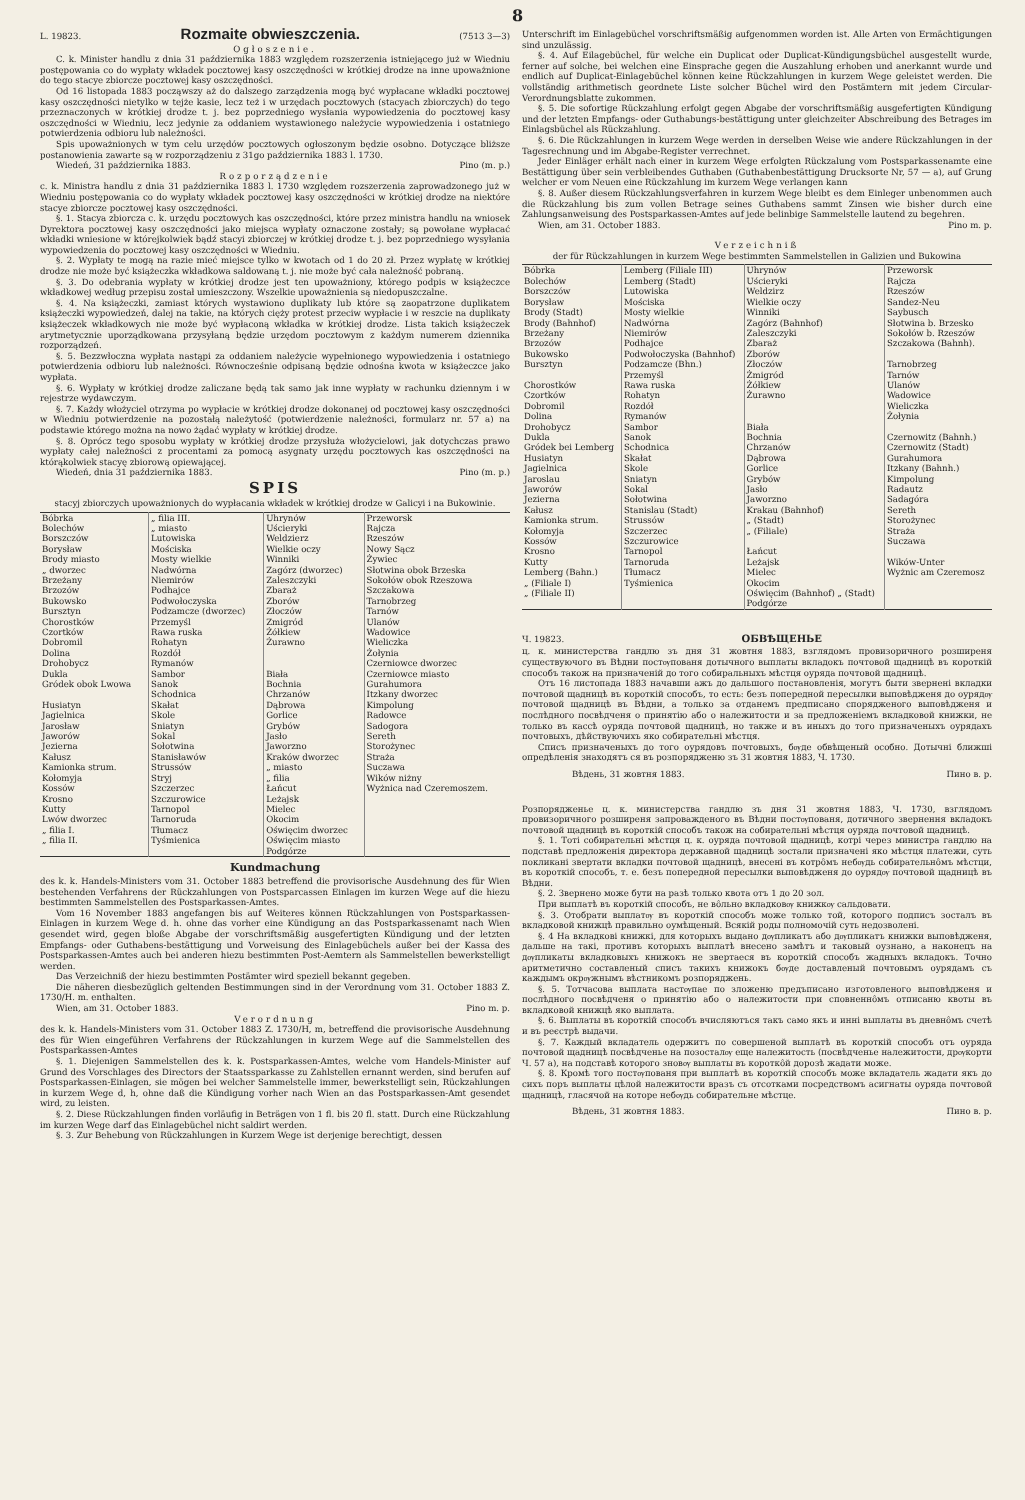8
L. 19823.
Rozmaite obwieszczenia.
(7513 3—3)
Ogłoszenie.
C. k. Minister handlu z dnia 31 października 1883 względem rozszerzenia istniejącego już w Wiedniu postępowania co do wypłaty wkładek pocztowej kasy oszczędności w krótkiej drodze na inne upoważnione do tego stacye zbiorcze pocztowej kasy oszczędności.
Od 16 listopada 1883 począwszy aż do dalszego zarządzenia mogą być wypłacane wkładki pocztowej kasy oszczędności nietylko w tejże kasie, lecz też i w urzędach pocztowych (stacyach zbiorczych) do tego przeznaczonych w krótkiej drodze t. j. bez poprzedniego wysłania wypowiedzenia do pocztowej kasy oszczędności w Wiedniu, lecz jedynie za oddaniem wystawionego należycie wypowiedzenia i ostatniego potwierdzenia odbioru lub należności.
Spis upoważnionych w tym celu urzędów pocztowych ogłoszonym będzie osobno. Dotyczące bliższe postanowienia zawarte są w rozporządzeniu z 31go października 1883 l. 1730.
Wiedeń, 31 października 1883. Pino (m. p.)
Rozporządzenie
c. k. Ministra handlu z dnia 31 października 1883 l. 1730 względem rozszerzenia zaprowadzonego już w Wiedniu postępowania co do wypłaty wkładek pocztowej kasy oszczędności w krótkiej drodze na niektóre stacye zbiorcze pocztowej kasy oszczędności.
§. 1. Stacya zbiorcza c. k. urzędu pocztowych kas oszczędności, które przez ministra handlu na wniosek Dyrektora pocztowej kasy oszczędności jako miejsca wypłaty oznaczone zostały; są powołane wypłacać wkładki wniesione w którejkolwiek bądź stacyi zbiorczej w krótkiej drodze t. j. bez poprzedniego wysyłania wypowiedzenia do pocztowej kasy oszczędności w Wiedniu.
§. 2. Wypłaty te mogą na razie mieć miejsce tylko w kwotach od 1 do 20 zł. Przez wypłatę w krótkiej drodze nie może być książeczka wkładkowa saldowaną t. j. nie może być cała należność pobraną.
§. 3. Do odebrania wypłaty w krótkiej drodze jest ten upoważniony, którego podpis w książeczce wkładkowej według przepisu został umieszczony. Wszelkie upoważnienia są niedopuszczalne.
§. 4. Na książeczki, zamiast których wystawiono duplikaty lub które są zaopatrzone duplikatem książeczki wypowiedzeń, dalej na takie, na których cięży protest przeciw wypłacie i w reszcie na duplikaty książeczek wkładkowych nie może być wypłaconą wkładka w krótkiej drodze. Lista takich książeczek arytmetycznie uporządkowana przysyłaną będzie urzędom pocztowym z każdym numerem dziennika rozporządzeń.
§. 5. Bezzwłoczna wypłata nastąpi za oddaniem należycie wypełnionego wypowiedzenia i ostatniego potwierdzenia odbioru lub należności. Równocześnie odpisaną będzie odnośna kwota w książeczce jako wypłata.
§. 6. Wypłaty w krótkiej drodze zaliczane będą tak samo jak inne wypłaty w rachunku dziennym i w rejestrze wydawczym.
§. 7. Każdy włożyciel otrzyma po wypłacie w krótkiej drodze dokonanej od pocztowej kasy oszczędności w Wiedniu potwierdzenie na pozostałą należytość (potwierdzenie należności, formularz nr. 57 a) na podstawie którego można na nowo żądać wypłaty w krótkiej drodze.
§. 8. Oprócz tego sposobu wypłaty w krótkiej drodze przysłuża włożycielowi, jak dotychczas prawo wypłaty całej należności z procentami za pomocą asygnaty urzędu pocztowych kas oszczędności na którąkolwiek stacyę zbiorową opiewającej.
Wiedeń, dnia 31 października 1883. Pino (m. p.)
SPIS
stacyj zbiorczych upoważnionych do wypłacania wkładek w krótkiej drodze w Galicyi i na Bukowinie.
| Bóbrka Bolechów Borszczów Borysław Brody miasto „ dworzec Brzeżany Brzozów Bukowsko Bursztyn Chorostków Czortków Dobromil Dolina Drohobycz Dukla Gródek obok Lwowa Husiatyn Jagielnica Jarosław Jaworów Jezierna Kałusz Kamionka strum. Kołomyja Kossów Krosno Kutty Lwów dworzec „ filia I. „ filia II. | „ filia III. „ miasto Lutowiska Mościska Mosty wielkie Nadwórna Niemirów Podhajce Podwołoczyska Podzamcze (dworzec) Przemyśl Rawa ruska Rohatyn Rozdół Rymanów Sambor Sanok Schodnica Skałat Skole Sniatyn Sokal Sołotwina Stanisławów Strussów Stryj Szczerzec Szczurowice Tarnopol Tarnoruda Tłumacz Tyśmienica | Uhrynów Uścieryki Weldzierz Wielkie oczy Winniki Zagórz (dworzec) Zaleszczyki Zbaraż Zborów Złoczów Zmigród Żółkiew Żurawno Biała Bochnia Chrzanów Dąbrowa Gorlice Grybów Jasło Jaworzno Kraków dworzec „ miasto „ filia Łańcut Leżajsk Mielec Okocim Oświęcim dworzec Oświęcim miasto Podgórze | Przeworsk Rajcza Rzeszów Nowy Sącz Żywiec Słotwina obok Brzeska Sokołów obok Rzeszowa Szczakowa Tarnobrzeg Tarnów Ulanów Wadowice Wieliczka Żołynia Czerniowce dworzec Czerniowce miasto Gurahumora Itzkany dworzec Kimpolung Radowce Sadogora Sereth Storożynec Straża Suczawa Wików niżny Wyżnica nad Czeremoszem. |
Kundmachung
des k. k. Handels-Ministers vom 31. October 1883 betreffend die provisorische Ausdehnung des für Wien bestehenden Verfahrens der Rückzahlungen von Postsparcassen Einlagen im kurzen Wege auf die hiezu bestimmten Sammelstellen des Postsparkassen-Amtes.
Vom 16 November 1883 angefangen bis auf Weiteres können Rückzahlungen von Postsparkassen-Einlagen in kurzem Wege d. h. ohne das vorher eine Kündigung an das Postsparkassenamt nach Wien gesendet wird, gegen bloße Abgabe der vorschriftsmäßig ausgefertigten Kündigung und der letzten Empfangs- oder Guthabens-bestättigung und Vorweisung des Einlagebüchels außer bei der Kassa des Postsparkassen-Amtes auch bei anderen hiezu bestimmten Post-Aemtern als Sammelstellen bewerkstelligt werden.
Das Verzeichniß der hiezu bestimmten Postämter wird speziell bekannt gegeben.
Die näheren diesbezüglich geltenden Bestimmungen sind in der Verordnung vom 31. October 1883 Z. 1730/H. m. enthalten.
Wien, am 31. October 1883. Pino m. p.
Verordnung
des k. k. Handels-Ministers vom 31. October 1883 Z. 1730/H, m, betreffend die provisorische Ausdehnung des für Wien eingeführen Verfahrens der Rückzahlungen in kurzem Wege auf die Sammelstellen des Postsparkassen-Amtes
§. 1. Diejenigen Sammelstellen des k. k. Postsparkassen-Amtes, welche vom Handels-Minister auf Grund des Vorschlages des Directors der Staatssparkasse zu Zahlstellen ernannt werden, sind berufen auf Postsparkassen-Einlagen, sie mögen bei welcher Sammelstelle immer, bewerkstelligt sein, Rückzahlungen in kurzem Wege d, h, ohne daß die Kündigung vorher nach Wien an das Postsparkassen-Amt gesendet wird, zu leisten.
§. 2. Diese Rückzahlungen finden vorläufig in Beträgen von 1 fl. bis 20 fl. statt. Durch eine Rückzahlung im kurzen Wege darf das Einlagebüchel nicht saldirt werden.
§. 3. Zur Behebung von Rückzahlungen in Kurzem Wege ist derjenige berechtigt, dessen
Unterschrift im Einlagebüchel vorschriftsmäßig aufgenommen worden ist. Alle Arten von Ermächtigungen sind unzulässig.
§. 4. Auf Eilagebüchel, für welche ein Duplicat oder Duplicat-Kündigungsbüchel ausgestellt wurde, ferner auf solche, bei welchen eine Einsprache gegen die Auszahlung erhoben und anerkannt wurde und endlich auf Duplicat-Einlagebüchel können keine Rückzahlungen in kurzem Wege geleistet werden. Die vollständig arithmetisch geordnete Liste solcher Büchel wird den Postämtern mit jedem Circular-Verordnungsblatte zukommen.
§. 5. Die sofortige Rückzahlung erfolgt gegen Abgabe der vorschriftsmäßig ausgefertigten Kündigung und der letzten Empfangs- oder Guthabungs-bestättigung unter gleichzeiter Abschreibung des Betrages im Einlagsbüchel als Rückzahlung.
§. 6. Die Rückzahlungen in kurzem Wege werden in derselben Weise wie andere Rückzahlungen in der Tagesrechnung und im Abgabe-Register verrechnet.
Jeder Einläger erhält nach einer in kurzem Wege erfolgten Rückzalung vom Postsparkassenamte eine Bestättigung über sein verbleibendes Guthaben (Guthabenbestättigung Drucksorte Nr, 57 — a), auf Grung welcher er vom Neuen eine Rückzahlung im kurzem Wege verlangen kann
§. 8. Außer diesem Rückzahlungsverfahren in kurzem Wege bleibt es dem Einleger unbenommen auch die Rückzahlung bis zum vollen Betrage seines Guthabens sammt Zinsen wie bisher durch eine Zahlungsanweisung des Postsparkassen-Amtes auf jede belinbige Sammelstelle lautend zu begehren.
Wien, am 31. October 1883. Pino m. p.
Verzeichniß
der für Rückzahlungen in kurzem Wege bestimmten Sammelstellen in Galizien und Bukowina
| Bóbrka Bolechów Borszczów Borysław Brody (Stadt) Brody (Bahnhof) Brzeżany Brzozów Bukowsko Bursztyn Chorostków Czortków Dobromil Dolina Drohobycz Dukla Gródek bei Lemberg Husiatyn Jagielnica Jaroslau Jaworów Jezierna Kałusz Kamionka strum. Kołomyja Kossów Krosno Kutty Lemberg (Bahn.) „ (Filiale I) „ (Filiale II) | Lemberg (Filiale III) Lemberg (Stadt) Lutowiska Mościska Mosty wielkie Nadwórna Niemirów Podhajce Podwołoczyska (Bahnhof) Podzamcze (Bhn.) Przemyśl Rawa ruska Rohatyn Rozdół Rymanów Sambor Sanok Schodnica Skałat Skole Sniatyn Sokal Sołotwina Stanislau (Stadt) Strussów Szczerzec Szczurowice Tarnopol Tarnoruda Tłumacz Tyśmienica | Uhrynów Uścieryki Weldzirz Wielkie oczy Winniki Zagórz (Bahnhof) Zaleszczyki Zbaraż Zborów Złoczów Żmigród Żółkiew Żurawno Biała Bochnia Chrzanów Dąbrowa Gorlice Grybów Jasło Jaworzno Krakau (Bahnhof) „ (Stadt) „ (Filiale) Łańcut Leżajsk Mielec Okocim Oświęcim (Bahnhof) „ (Stadt) Podgórze | Przeworsk Rajcza Rzeszów Sandez-Neu Saybusch Słotwina b. Brzesko Sokołów b. Rzeszów Szczakowa (Bahnh). Tarnobrzeg Tarnów Ulanów Wadowice Wieliczka Żołynia Czernowitz (Bahnh.) Czernowitz (Stadt) Gurahumora Itzkany (Bahnh.) Kimpolung Radautz Sadagóra Sereth Storożynec Straża Suczawa Wików-Unter Wyżnic am Czeremosz |
Ч. 19823. ОБВѢЩЕНЬЕ
ц. к. министерства гандлю зъ дня 31 жовтня 1883, взглядомъ провизоричного розширеня существуючого въ Вѣдни постѹпованя дотычного выплаты вкладокъ почтовой щадницѣ въ короткій способъ також на призначеній до того собиральныхъ мѣстця оуряда почтовой щадницѣ.
Отъ 16 листопада 1883 начавши ажъ до дальшого постановленія, могутъ быти звернені вкладки почтовой щадницѣ въ короткій способъ, то есть: безъ попередной пересылки выповѣдженя до оурядѹ почтовой щадницѣ въ Вѣдни, а только за отданемъ предписано спорядженого выповѣдженя и послѣдного посвѣдченя о принятію або о належитости и за предложеніемъ вкладковой книжки, не только въ кассѣ оуряда почтовой щадницѣ, но также и въ иныхъ до того призначеныхъ оурядахъ почтовыхъ, дѣйствуючихъ яко собирательні мѣстця.
Списъ призначеныхъ до того оурядовъ почтовыхъ, бѹде обвѣщеный особно. Дотычні ближші опредѣленія знаходятъ ся въ розпорядженю зъ 31 жовтня 1883, Ч. 1730.
Вѣдень, 31 жовтня 1883. Пино в. р.
Розпорядженье ц. к. министерства гандлю зъ дня 31 жовтня 1883, Ч. 1730, взглядомъ провизоричного розширеня запроважденого въ Вѣдни постѹпованя, дотичного звернення вкладокъ почтовой щадницѣ въ короткій способъ також на собирательні мѣстця оуряда почтовой щадницѣ.
§. 1. Тоті собирательні мѣстця ц. к. оуряда почтовой щадницѣ, котрі через министра гандлю на подставѣ предложенія директора державной щадницѣ зостали призначені яко мѣстця платежи, суть покликані звертати вкладки почтовой щадницѣ, внесені въ котрôмъ небѹдь собирательнôмъ мѣстци, въ короткій способъ, т. е. безъ попередной пересылки выповѣдженя до оурядѹ почтовой щадницѣ въ Вѣдни.
§. 2. Звернено може бути на разѣ только квота отъ 1 до 20 зол.
При выплатѣ въ короткій способъ, не вôльно вкладковѹ книжкѹ сальдовати.
§. 3. Отобрати выплатѹ въ короткій способъ може только той, которого подписъ зосталъ въ вкладковой книжцѣ правильно оумѣщеный. Всякій роды полномочій суть недозволені.
§. 4 На вкладкові книжкі, для которыхъ выдано дѹпликатъ або дѹпликатъ книжки выповѣдженя, дальше на такі, противъ которыхъ выплатѣ внесено замѣтъ и таковый оузнано, а наконецъ на дѹпликаты вкладковыхъ книжокъ не звертаеся въ короткій способъ жадныхъ вкладокъ. Точно аритметично составленый списъ такихъ книжокъ бѹде доставленый почтовымъ оурядамъ съ каждымъ окрѹжнымъ вѣстникомъ розпоряджень.
§. 5. Тотчасова выплата настѹпае по зложеню предъписано изготовленого выповѣдженя и послѣдного посвѣдченя о принятію або о належитости при сповненнôмъ отписаню квоты въ вкладковой книжцѣ яко выплата.
§. 6. Выплаты въ короткій способъ вчисляютъся такъ само якъ и инні выплаты въ дневнôмъ счетѣ и въ реєстрѣ выдачи.
§. 7. Каждый вкладатель одержитъ по совершеной выплатѣ въ короткій способъ отъ оуряда почтовой щадницѣ посвѣдченье на позосталѹ еще належитость (посвѣдченье належитости, дрѹкорти Ч. 57 а), на подставѣ которого зновѹ выплаты въ короткôй дорозѣ жадати може.
§. 8. Кромѣ того постѹпованя при выплатѣ въ короткій способъ може вкладатель жадати якъ до сихъ поръ выплаты цѣлой належитости вразъ съ отсотками посредствомъ асигнаты оуряда почтовой щадницѣ, гласячой на которе небѹдь собирательне мѣстце.
Вѣдень, 31 жовтня 1883. Пино в. р.